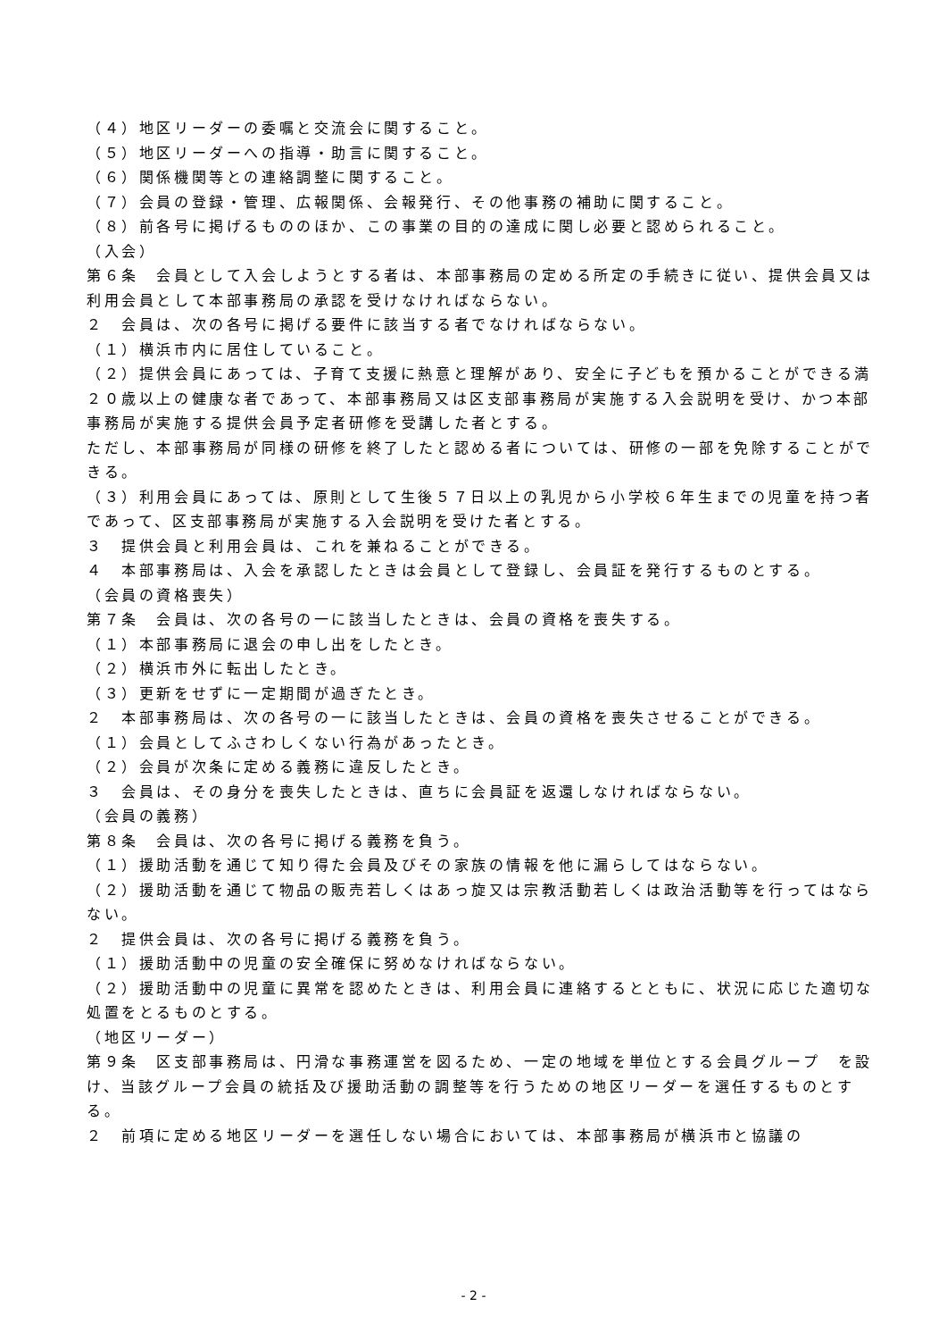（４）地区リーダーの委嘱と交流会に関すること。
（５）地区リーダーへの指導・助言に関すること。
（６）関係機関等との連絡調整に関すること。
（７）会員の登録・管理、広報関係、会報発行、その他事務の補助に関すること。
（８）前各号に掲げるもののほか、この事業の目的の達成に関し必要と認められること。
（入会）
第６条　会員として入会しようとする者は、本部事務局の定める所定の手続きに従い、提供会員又は利用会員として本部事務局の承認を受けなければならない。
２　会員は、次の各号に掲げる要件に該当する者でなければならない。
（１）横浜市内に居住していること。
（２）提供会員にあっては、子育て支援に熱意と理解があり、安全に子どもを預かることができる満２０歳以上の健康な者であって、本部事務局又は区支部事務局が実施する入会説明を受け、かつ本部事務局が実施する提供会員予定者研修を受講した者とする。
ただし、本部事務局が同様の研修を終了したと認める者については、研修の一部を免除することができる。
（３）利用会員にあっては、原則として生後５７日以上の乳児から小学校６年生までの児童を持つ者であって、区支部事務局が実施する入会説明を受けた者とする。
３　提供会員と利用会員は、これを兼ねることができる。
４　本部事務局は、入会を承認したときは会員として登録し、会員証を発行するものとする。
（会員の資格喪失）
第７条　会員は、次の各号の一に該当したときは、会員の資格を喪失する。
（１）本部事務局に退会の申し出をしたとき。
（２）横浜市外に転出したとき。
（３）更新をせずに一定期間が過ぎたとき。
２　本部事務局は、次の各号の一に該当したときは、会員の資格を喪失させることができる。
（１）会員としてふさわしくない行為があったとき。
（２）会員が次条に定める義務に違反したとき。
３　会員は、その身分を喪失したときは、直ちに会員証を返還しなければならない。
（会員の義務）
第８条　会員は、次の各号に掲げる義務を負う。
（１）援助活動を通じて知り得た会員及びその家族の情報を他に漏らしてはならない。
（２）援助活動を通じて物品の販売若しくはあっ旋又は宗教活動若しくは政治活動等を行ってはならない。
２　提供会員は、次の各号に掲げる義務を負う。
（１）援助活動中の児童の安全確保に努めなければならない。
（２）援助活動中の児童に異常を認めたときは、利用会員に連絡するとともに、状況に応じた適切な処置をとるものとする。
（地区リーダー）
第９条　区支部事務局は、円滑な事務運営を図るため、一定の地域を単位とする会員グループ　を設け、当該グループ会員の統括及び援助活動の調整等を行うための地区リーダーを選任するものとする。
２　前項に定める地区リーダーを選任しない場合においては、本部事務局が横浜市と協議の
- 2 -